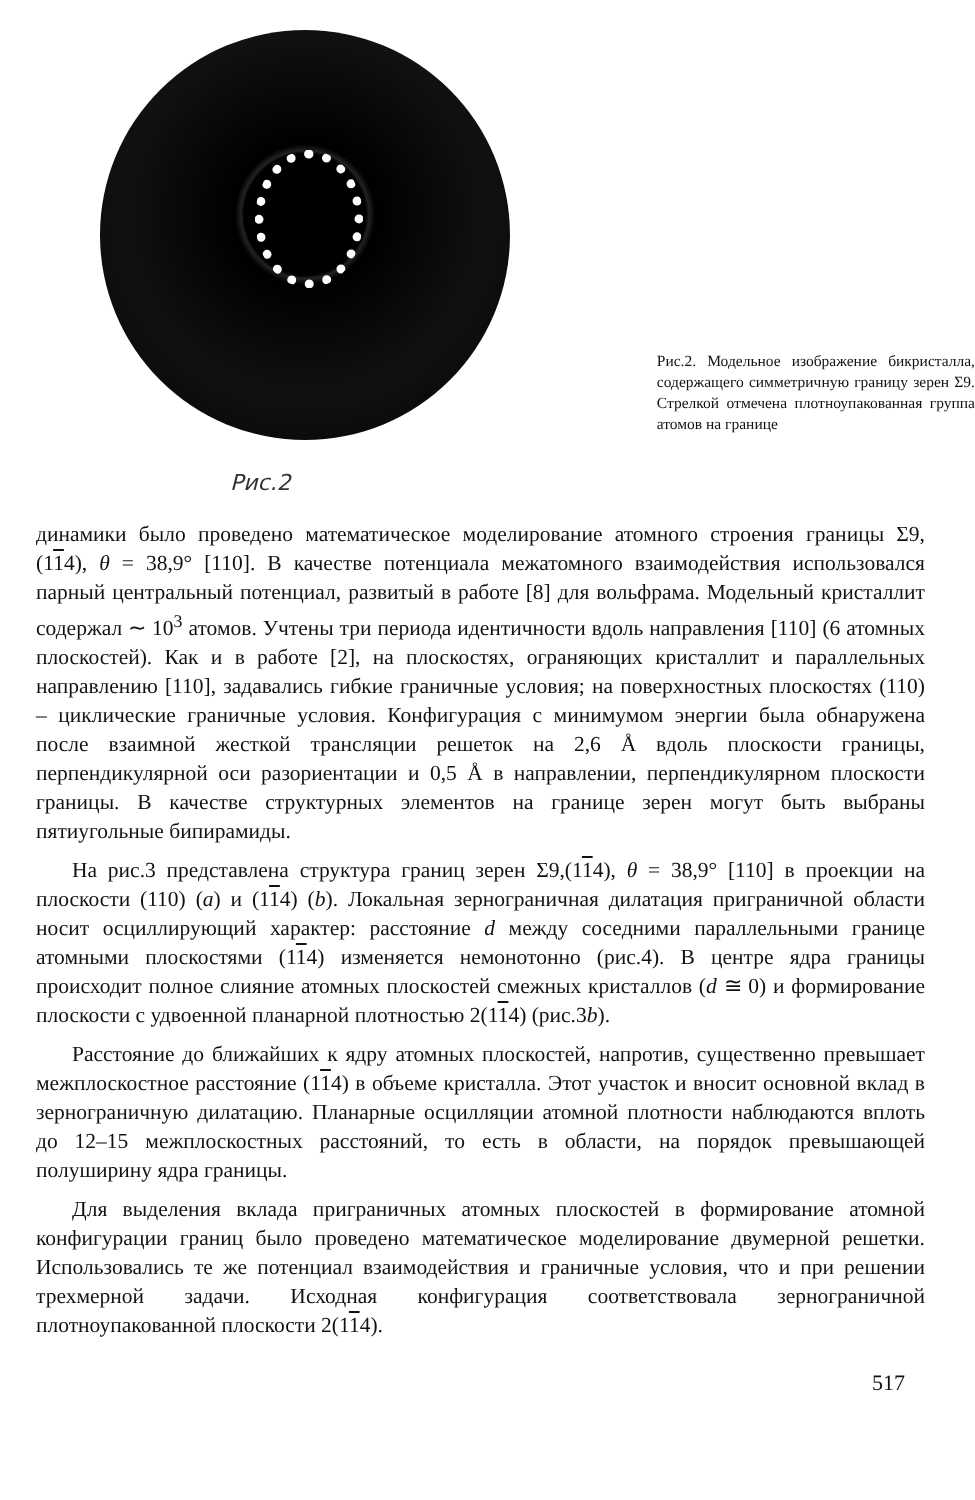Рис.2
Рис.2. Модельное изображение бикристалла, содержащего симметричную границу зерен Σ9. Стрелкой отмечена плотноупакованная группа атомов на границе
динамики было проведено математическое моделирование атомного строения границы Σ9, (114), θ = 38,9° [110]. В качестве потенциала межатомного взаимодействия использовался парный центральный потенциал, развитый в работе [8] для вольфрама. Модельный кристаллит содержал ∼ 10<sup>3</sup> атомов. Учтены три периода идентичности вдоль направления [110] (6 атомных плоскостей). Как и в работе [2], на плоскостях, ограняющих кристаллит и параллельных направлению [110], задавались гибкие граничные условия; на поверхностных плоскостях (110) – циклические граничные условия. Конфигурация с минимумом энергии была обнаружена после взаимной жесткой трансляции решеток на 2,6 Å вдоль плоскости границы, перпендикулярной оси разориентации и 0,5 Å в направлении, перпендикулярном плоскости границы. В качестве структурных элементов на границе зерен могут быть выбраны пятиугольные бипирамиды.
На рис.3 представлена структура границ зерен Σ9,(114), θ = 38,9° [110] в проекции на плоскости (110) (a) и (114) (b). Локальная зернограничная дилатация приграничной области носит осциллирующий характер: расстояние d между соседними параллельными границе атомными плоскостями (114) изменяется немонотонно (рис.4). В центре ядра границы происходит полное слияние атомных плоскостей смежных кристаллов (d ≅ 0) и формирование плоскости с удвоенной планарной плотностью 2(114) (рис.3b).
Расстояние до ближайших к ядру атомных плоскостей, напротив, существенно превышает межплоскостное расстояние (114) в объеме кристалла. Этот участок и вносит основной вклад в зернограничную дилатацию. Планарные осцилляции атомной плотности наблюдаются вплоть до 12–15 межплоскостных расстояний, то есть в области, на порядок превышающей полуширину ядра границы.
Для выделения вклада приграничных атомных плоскостей в формирование атомной конфигурации границ было проведено математическое моделирование двумерной решетки. Использовались те же потенциал взаимодействия и граничные условия, что и при решении трехмерной задачи. Исходная конфигурация соответствовала зернограничной плотноупакованной плоскости 2(114).
517